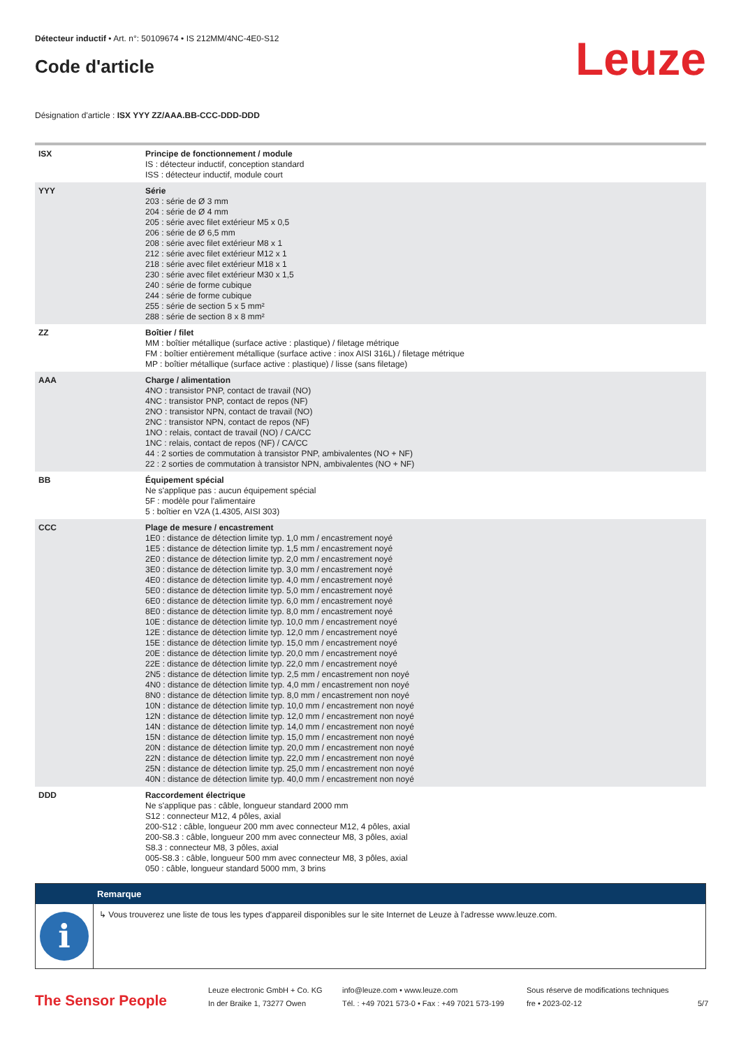Détecteur inductif • Art. n°: 50109674 • IS 212MM/4NC-4E0-S12
Code d'article
Leuze
Désignation d'article : ISX YYY ZZ/AAA.BB-CCC-DDD-DDD
| ISX | Principe de fonctionnement / module IS : détecteur inductif, conception standard ISS : détecteur inductif, module court |
| YYY | Série 203 : série de Ø 3 mm 204 : série de Ø 4 mm 205 : série avec filet extérieur M5 x 0,5 206 : série de Ø 6,5 mm 208 : série avec filet extérieur M8 x 1 212 : série avec filet extérieur M12 x 1 218 : série avec filet extérieur M18 x 1 230 : série avec filet extérieur M30 x 1,5 240 : série de forme cubique 244 : série de forme cubique 255 : série de section 5 x 5 mm² 288 : série de section 8 x 8 mm² |
| ZZ | Boîtier / filet MM : boîtier métallique (surface active : plastique) / filetage métrique FM : boîtier entièrement métallique (surface active : inox AISI 316L) / filetage métrique MP : boîtier métallique (surface active : plastique) / lisse (sans filetage) |
| AAA | Charge / alimentation 4NO : transistor PNP, contact de travail (NO) 4NC : transistor PNP, contact de repos (NF) 2NO : transistor NPN, contact de travail (NO) 2NC : transistor NPN, contact de repos (NF) 1NO : relais, contact de travail (NO) / CA/CC 1NC : relais, contact de repos (NF) / CA/CC 44 : 2 sorties de commutation à transistor PNP, ambivalentes (NO + NF) 22 : 2 sorties de commutation à transistor NPN, ambivalentes (NO + NF) |
| BB | Équipement spécial Ne s'applique pas : aucun équipement spécial 5F : modèle pour l'alimentaire 5 : boîtier en V2A (1.4305, AISI 303) |
| CCC | Plage de mesure / encastrement 1E0 : distance de détection limite typ. 1,0 mm / encastrement noyé 1E5 : distance de détection limite typ. 1,5 mm / encastrement noyé 2E0 : distance de détection limite typ. 2,0 mm / encastrement noyé 3E0 : distance de détection limite typ. 3,0 mm / encastrement noyé 4E0 : distance de détection limite typ. 4,0 mm / encastrement noyé 5E0 : distance de détection limite typ. 5,0 mm / encastrement noyé 6E0 : distance de détection limite typ. 6,0 mm / encastrement noyé 8E0 : distance de détection limite typ. 8,0 mm / encastrement noyé 10E : distance de détection limite typ. 10,0 mm / encastrement noyé 12E : distance de détection limite typ. 12,0 mm / encastrement noyé 15E : distance de détection limite typ. 15,0 mm / encastrement noyé 20E : distance de détection limite typ. 20,0 mm / encastrement noyé 22E : distance de détection limite typ. 22,0 mm / encastrement noyé 2N5 : distance de détection limite typ. 2,5 mm / encastrement non noyé 4N0 : distance de détection limite typ. 4,0 mm / encastrement non noyé 8N0 : distance de détection limite typ. 8,0 mm / encastrement non noyé 10N : distance de détection limite typ. 10,0 mm / encastrement non noyé 12N : distance de détection limite typ. 12,0 mm / encastrement non noyé 14N : distance de détection limite typ. 14,0 mm / encastrement non noyé 15N : distance de détection limite typ. 15,0 mm / encastrement non noyé 20N : distance de détection limite typ. 20,0 mm / encastrement non noyé 22N : distance de détection limite typ. 22,0 mm / encastrement non noyé 25N : distance de détection limite typ. 25,0 mm / encastrement non noyé 40N : distance de détection limite typ. 40,0 mm / encastrement non noyé |
| DDD | Raccordement électrique Ne s'applique pas : câble, longueur standard 2000 mm S12 : connecteur M12, 4 pôles, axial 200-S12 : câble, longueur 200 mm avec connecteur M12, 4 pôles, axial 200-S8.3 : câble, longueur 200 mm avec connecteur M8, 3 pôles, axial S8.3 : connecteur M8, 3 pôles, axial 005-S8.3 : câble, longueur 500 mm avec connecteur M8, 3 pôles, axial 050 : câble, longueur standard 5000 mm, 3 brins |
Remarque
i
↳ Vous trouverez une liste de tous les types d'appareil disponibles sur le site Internet de Leuze à l'adresse www.leuze.com.
The Sensor People
Leuze electronic GmbH + Co. KG
In der Braike 1, 73277 Owen
info@leuze.com • www.leuze.com
Tél. : +49 7021 573-0 • Fax : +49 7021 573-199
Sous réserve de modifications techniques
fre • 2023-02-12
5/7